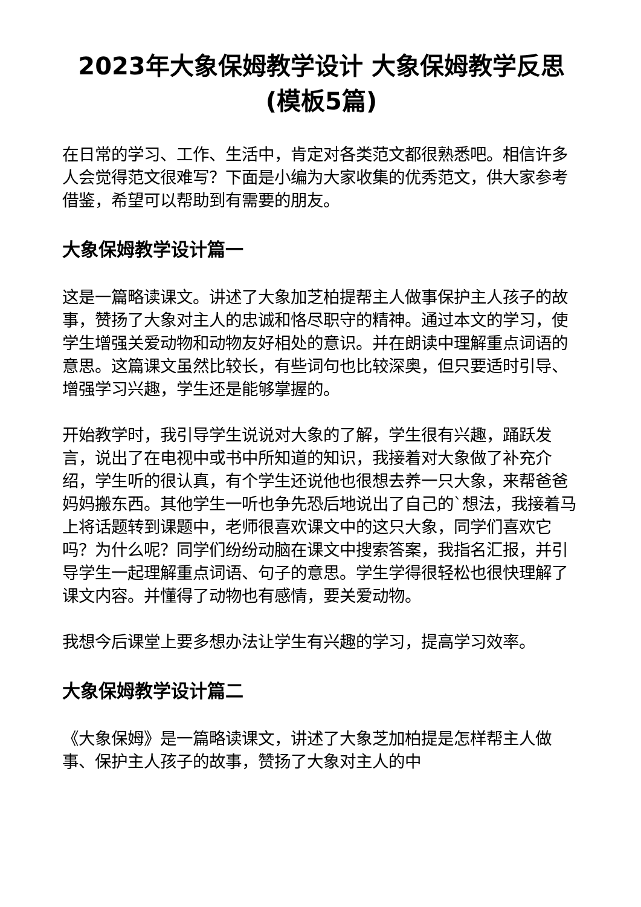2023年大象保姆教学设计 大象保姆教学反思(模板5篇)
在日常的学习、工作、生活中，肯定对各类范文都很熟悉吧。相信许多人会觉得范文很难写？下面是小编为大家收集的优秀范文，供大家参考借鉴，希望可以帮助到有需要的朋友。
大象保姆教学设计篇一
这是一篇略读课文。讲述了大象加芝柏提帮主人做事保护主人孩子的故事，赞扬了大象对主人的忠诚和恪尽职守的精神。通过本文的学习，使学生增强关爱动物和动物友好相处的意识。并在朗读中理解重点词语的意思。这篇课文虽然比较长，有些词句也比较深奥，但只要适时引导、增强学习兴趣，学生还是能够掌握的。
开始教学时，我引导学生说说对大象的了解，学生很有兴趣，踊跃发言，说出了在电视中或书中所知道的知识，我接着对大象做了补充介绍，学生听的很认真，有个学生还说他也很想去养一只大象，来帮爸爸妈妈搬东西。其他学生一听也争先恐后地说出了自己的`想法，我接着马上将话题转到课题中，老师很喜欢课文中的这只大象，同学们喜欢它吗？为什么呢？同学们纷纷动脑在课文中搜索答案，我指名汇报，并引导学生一起理解重点词语、句子的意思。学生学得很轻松也很快理解了课文内容。并懂得了动物也有感情，要关爱动物。
我想今后课堂上要多想办法让学生有兴趣的学习，提高学习效率。
大象保姆教学设计篇二
《大象保姆》是一篇略读课文，讲述了大象芝加柏提是怎样帮主人做事、保护主人孩子的故事，赞扬了大象对主人的中